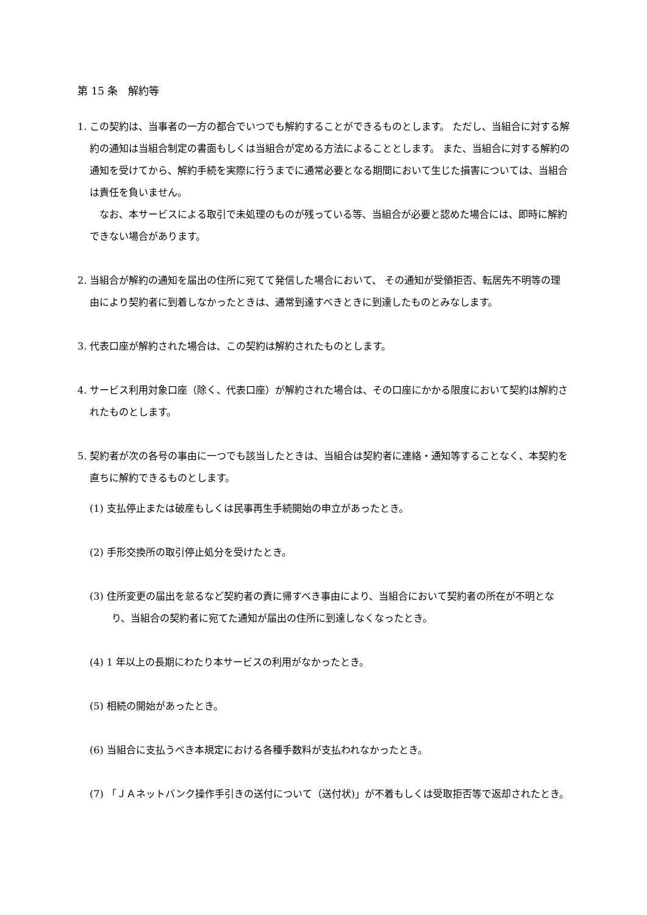第 15 条　解約等
1. この契約は、当事者の一方の都合でいつでも解約することができるものとします。 ただし、当組合に対する解約の通知は当組合制定の書面もしくは当組合が定める方法によることとします。 また、当組合に対する解約の通知を受けてから、解約手続を実際に行うまでに通常必要となる期間において生じた損害については、当組合は責任を負いません。
　なお、本サービスによる取引で未処理のものが残っている等、当組合が必要と認めた場合には、即時に解約できない場合があります。
2. 当組合が解約の通知を届出の住所に宛てて発信した場合において、 その通知が受領拒否、転居先不明等の理由により契約者に到着しなかったときは、通常到達すべきときに到達したものとみなします。
3. 代表口座が解約された場合は、この契約は解約されたものとします。
4. サービス利用対象口座（除く、代表口座）が解約された場合は、その口座にかかる限度において契約は解約されたものとします。
5. 契約者が次の各号の事由に一つでも該当したときは、当組合は契約者に連絡・通知等することなく、本契約を直ちに解約できるものとします。
(1) 支払停止または破産もしくは民事再生手続開始の申立があったとき。
(2) 手形交換所の取引停止処分を受けたとき。
(3) 住所変更の届出を怠るなど契約者の責に帰すべき事由により、当組合において契約者の所在が不明となり、当組合の契約者に宛てた通知が届出の住所に到達しなくなったとき。
(4) 1 年以上の長期にわたり本サービスの利用がなかったとき。
(5) 相続の開始があったとき。
(6) 当組合に支払うべき本規定における各種手数料が支払われなかったとき。
(7) 「ＪＡネットバンク操作手引きの送付について（送付状)」が不着もしくは受取拒否等で返却されたとき。